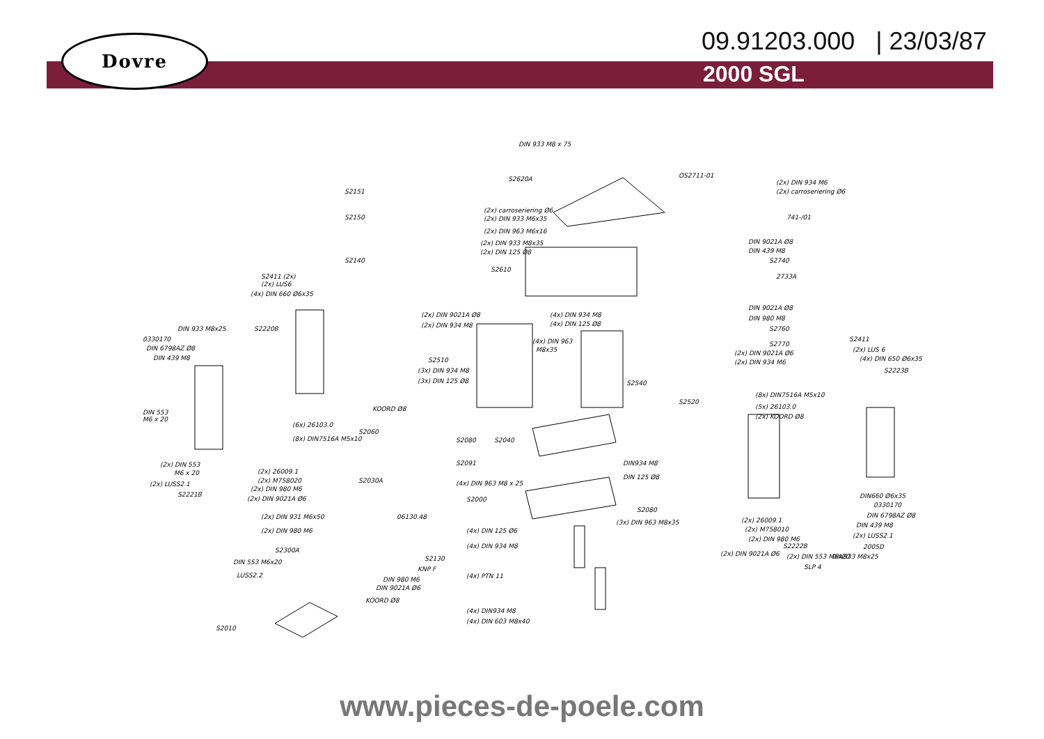Dovre 09.91203.000 | 23/03/87
2000 SGL
DIN 933 M8 x 75
S2620A
OS2711-01
(2x) DIN 934 M6
(2x) carroseriering Ø6
S2151
S2150
(2x) carroseriering Ø6
(2x) DIN 933 M6x35
741-/01
(2x) DIN 963 M6x16
(2x) DIN 933 M8x35
(2x) DIN 125 Ø8
DIN 9021A Ø8
DIN 439 M8
S2740
S2140
S2610
2733A
S2411 (2x)
(2x) LUS6
(4x) DIN 660 Ø6x35
DIN 9021A Ø8
DIN 980 M8
S2760
(2x) DIN 9021A Ø8
(2x) DIN 934 M8
(4x) DIN 934 M8
(4x) DIN 125 Ø8
DIN 933 M8x25
S2220B
0330170
DIN 6798AZ Ø8
DIN 439 M8
(4x) DIN 963
M8x35
S2770
(2x) DIN 9021A Ø6
(2x) DIN 934 M6
S2411
(2x) LUS 6
(4x) DIN 650 Ø6x35
S2223B
S2510
(3x) DIN 934 M8
(3x) DIN 125 Ø8
S2540
(8x) DIN7516A M5x10
S2520
(5x) 26103.0
(2x) KOORD Ø8
KOORD Ø8
DIN 553
M6 x 20
(6x) 26103.0
S2060
(8x) DIN7516A M5x10
S2080
S2040
S2091
DIN934 M8
(2x) DIN 553
M6 x 20
(2x) 26009.1
(2x) M758020
S2030A
DIN 125 Ø8
(2x) LUSS2.1
(2x) DIN 980 M6
(4x) DIN 963 M8 x 25
S2221B
(2x) DIN 9021A Ø6
DIN660 Ø6x35
0330170
S2000
S2080
(3x) DIN 963 M8x35
(2x) 26009.1
DIN 6798AZ Ø8
(2x) DIN 931 M6x50
06130.48
(2x) M758010
DIN 439 M8
(4x) DIN 125 Ø6
(2x) DIN 980 M6
(2x) DIN 980 M6
(2x) LUSS2.1
(4x) DIN 934 M8
S2222B
2005D
S2300A
(2x) DIN 9021A Ø6
DIN 553 M6x20
S2130
(2x) DIN 553 M6x20
DIN933 M8x25
KNP F
SLP 4
LUSS2.2
DIN 980 M6
DIN 9021A Ø6
(4x) PTN 11
KOORD Ø8
(4x) DIN934 M8
(4x) DIN 603 M8x40
S2010
www.pieces-de-poele.com